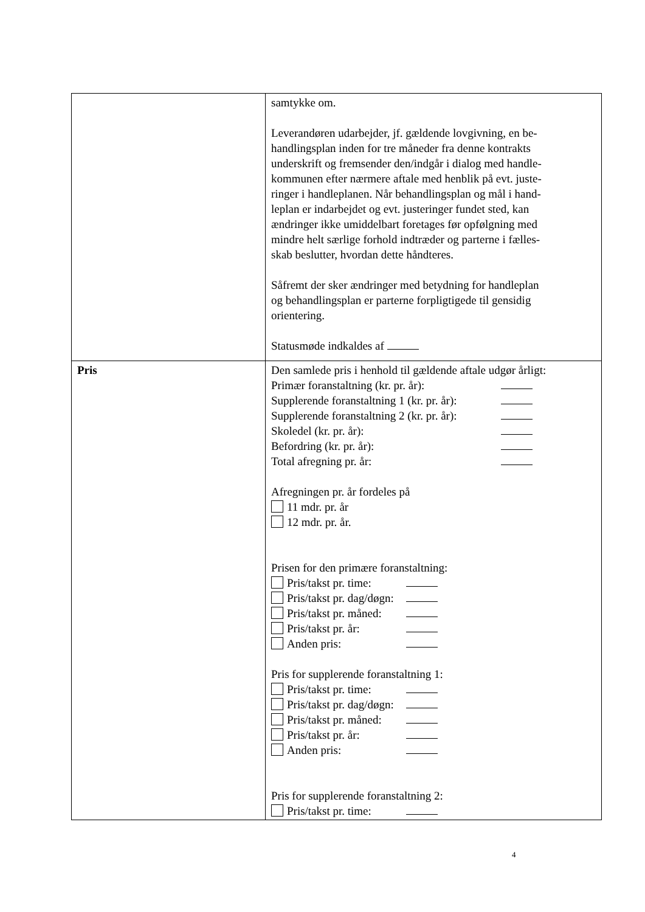| | samtykke om. Leverandøren udarbejder, jf. gældende lovgivning, en be- handlingsplan inden for tre måneder fra denne kontrakts underskrift og fremsender den/indgår i dialog med handle- kommunen efter nærmere aftale med henblik på evt. juste- ringer i handleplanen. Når behandlingsplan og mål i hand- leplan er indarbejdet og evt. justeringer fundet sted, kan ændringer ikke umiddelbart foretages før opfølgning med mindre helt særlige forhold indtræder og parterne i fælles- skab beslutter, hvordan dette håndteres. Såfremt der sker ændringer med betydning for handleplan og behandlingsplan er parterne forpligtigede til gensidig orientering. Statusmøde indkaldes af |
| Pris | Den samlede pris i henhold til gældende aftale udgør årligt: Primær foranstaltning (kr. pr. år): Supplerende foranstaltning 1 (kr. pr. år): Supplerende foranstaltning 2 (kr. pr. år): Skoledel (kr. pr. år): Befordring (kr. pr. år): Total afregning pr. år: Afregningen pr. år fordeles på 11 mdr. pr. år 12 mdr. pr. år. Prisen for den primære foranstaltning: Pris/takst pr. time: Pris/takst pr. dag/døgn: Pris/takst pr. måned: Pris/takst pr. år: Anden pris: Pris for supplerende foranstaltning 1: Pris/takst pr. time: Pris/takst pr. dag/døgn: Pris/takst pr. måned: Pris/takst pr. år: Anden pris: Pris for supplerende foranstaltning 2: Pris/takst pr. time: |
4